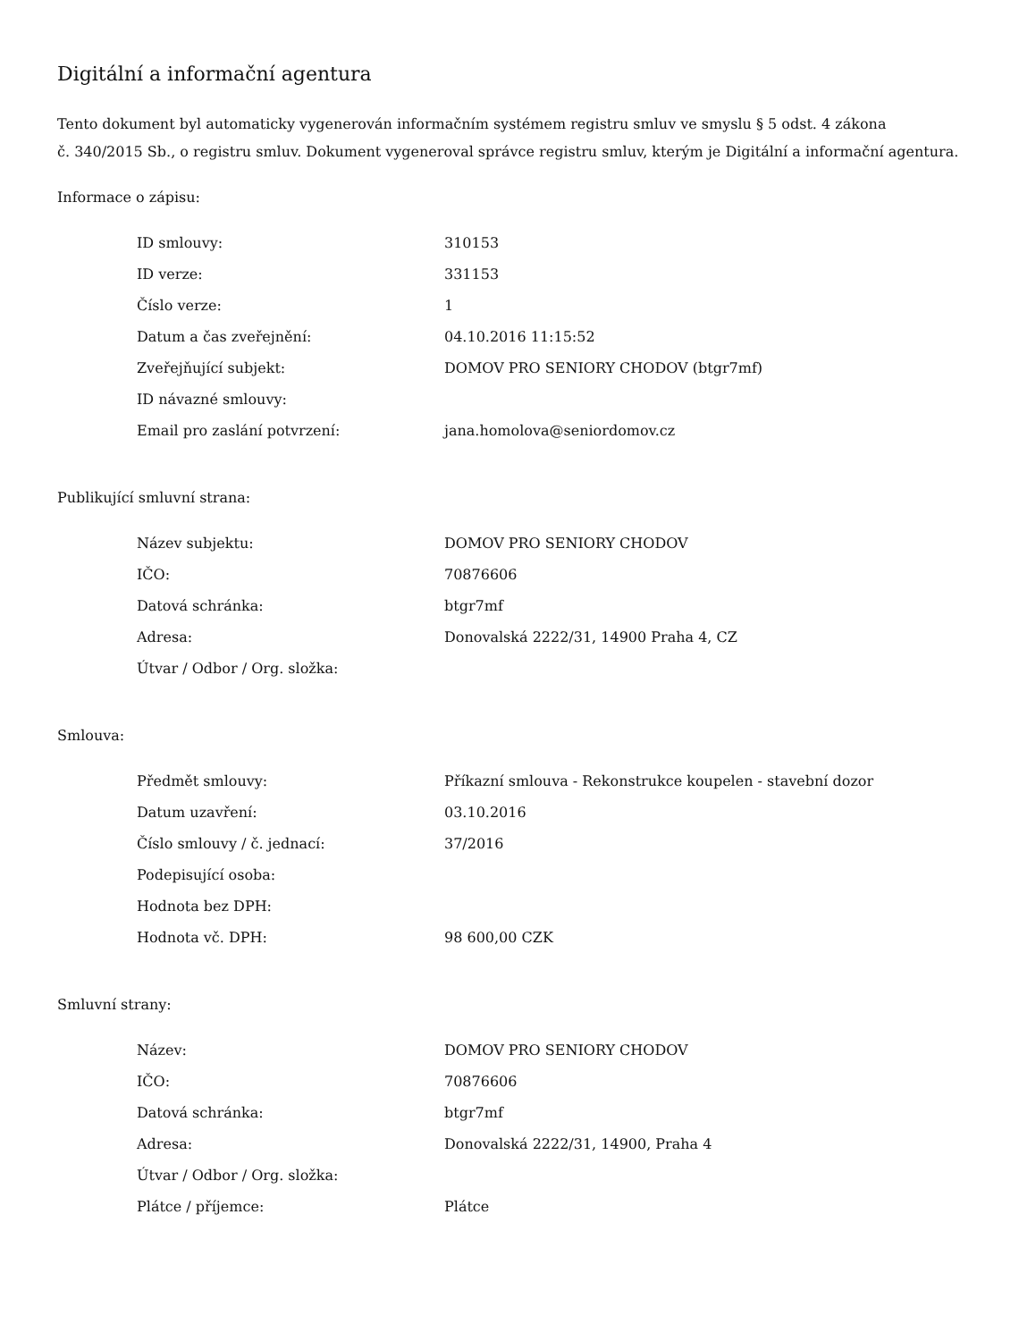Digitální a informační agentura
Tento dokument byl automaticky vygenerován informačním systémem registru smluv ve smyslu § 5 odst. 4 zákona
č. 340/2015 Sb., o registru smluv. Dokument vygeneroval správce registru smluv, kterým je Digitální a informační agentura.
Informace o zápisu:
| ID smlouvy: | 310153 |
| ID verze: | 331153 |
| Číslo verze: | 1 |
| Datum a čas zveřejnění: | 04.10.2016 11:15:52 |
| Zveřejňující subjekt: | DOMOV PRO SENIORY CHODOV (btgr7mf) |
| ID návazné smlouvy: | |
| Email pro zaslání potvrzení: | jana.homolova@seniordomov.cz |
Publikující smluvní strana:
| Název subjektu: | DOMOV PRO SENIORY CHODOV |
| IČO: | 70876606 |
| Datová schránka: | btgr7mf |
| Adresa: | Donovalská 2222/31, 14900 Praha 4, CZ |
| Útvar / Odbor / Org. složka: | |
Smlouva:
| Předmět smlouvy: | Příkazní smlouva - Rekonstrukce koupelen - stavební dozor |
| Datum uzavření: | 03.10.2016 |
| Číslo smlouvy / č. jednací: | 37/2016 |
| Podepisující osoba: | |
| Hodnota bez DPH: | |
| Hodnota vč. DPH: | 98 600,00 CZK |
Smluvní strany:
| Název: | DOMOV PRO SENIORY CHODOV |
| IČO: | 70876606 |
| Datová schránka: | btgr7mf |
| Adresa: | Donovalská 2222/31, 14900, Praha 4 |
| Útvar / Odbor / Org. složka: | |
| Plátce / příjemce: | Plátce |